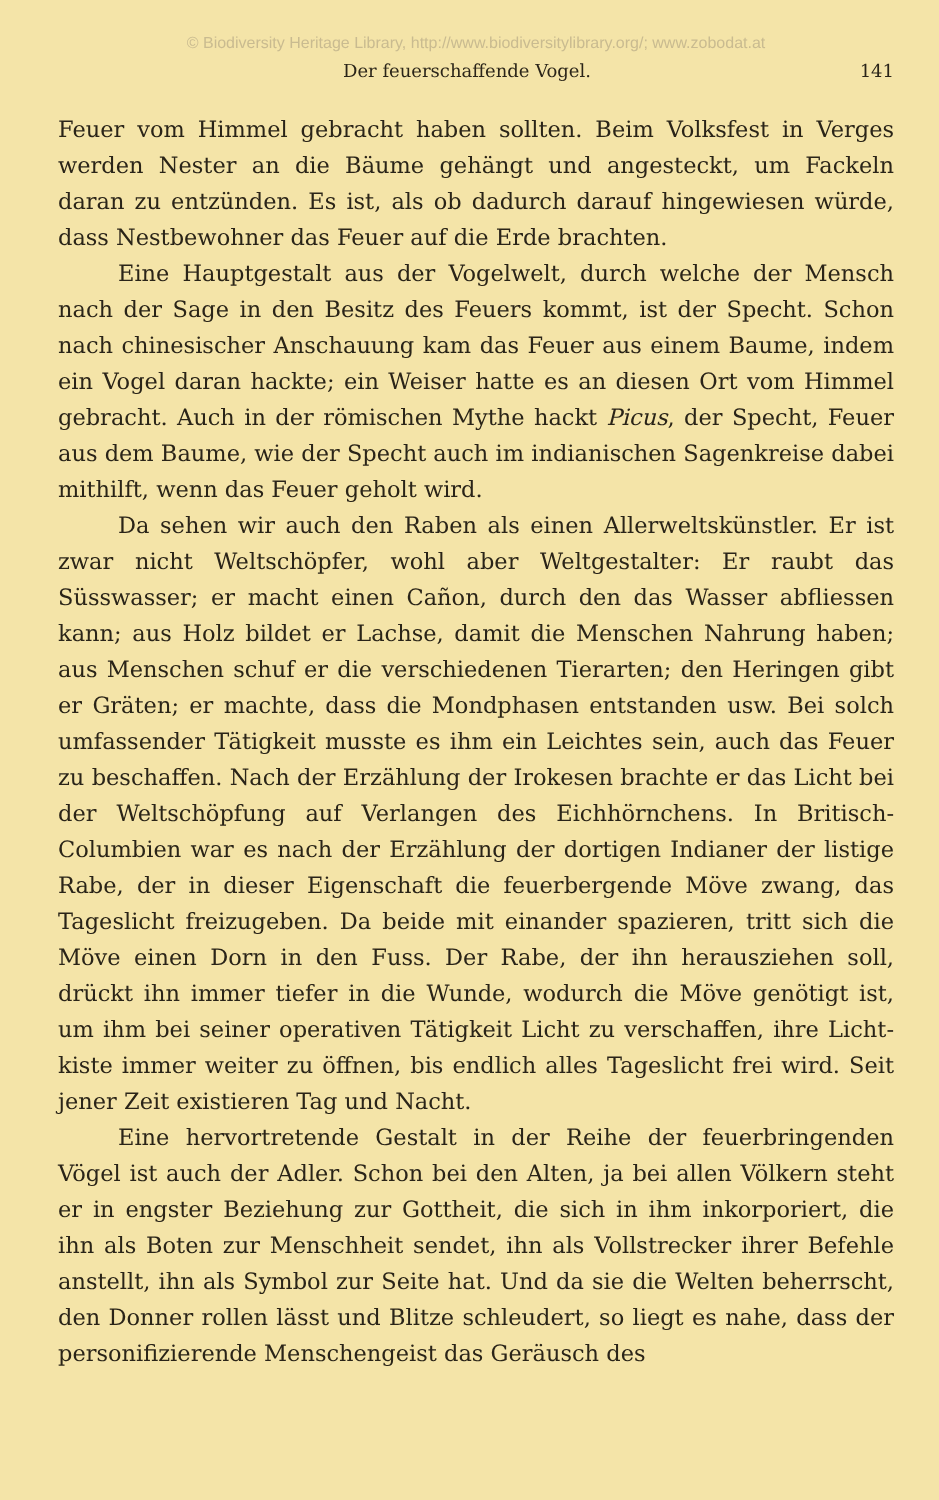© Biodiversity Heritage Library, http://www.biodiversitylibrary.org/; www.zobodat.at
Der feuerschaffende Vogel. 141
Feuer vom Himmel gebracht haben sollten. Beim Volksfest in Verges werden Nester an die Bäume gehängt und angesteckt, um Fackeln daran zu entzünden. Es ist, als ob dadurch darauf hingewiesen würde, dass Nestbewohner das Feuer auf die Erde brachten.
Eine Hauptgestalt aus der Vogelwelt, durch welche der Mensch nach der Sage in den Besitz des Feuers kommt, ist der Specht. Schon nach chinesischer Anschauung kam das Feuer aus einem Baume, indem ein Vogel daran hackte; ein Weiser hatte es an diesen Ort vom Himmel gebracht. Auch in der römischen Mythe hackt Picus, der Specht, Feuer aus dem Baume, wie der Specht auch im indianischen Sagenkreise dabei mithilft, wenn das Feuer geholt wird.
Da sehen wir auch den Raben als einen Allerweltskünstler. Er ist zwar nicht Weltschöpfer, wohl aber Weltgestalter: Er raubt das Süsswasser; er macht einen Cañon, durch den das Wasser abfliessen kann; aus Holz bildet er Lachse, damit die Menschen Nahrung haben; aus Menschen schuf er die verschiedenen Tierarten; den Heringen gibt er Gräten; er machte, dass die Mondphasen entstanden usw. Bei solch umfassender Tätigkeit musste es ihm ein Leichtes sein, auch das Feuer zu beschaffen. Nach der Erzählung der Irokesen brachte er das Licht bei der Weltschöpfung auf Verlangen des Eichhörnchens. In Britisch-Columbien war es nach der Erzählung der dortigen Indianer der listige Rabe, der in dieser Eigenschaft die feuerbergende Möve zwang, das Tageslicht freizugeben. Da beide mit einander spazieren, tritt sich die Möve einen Dorn in den Fuss. Der Rabe, der ihn herausziehen soll, drückt ihn immer tiefer in die Wunde, wodurch die Möve genötigt ist, um ihm bei seiner operativen Tätigkeit Licht zu verschaffen, ihre Licht-kiste immer weiter zu öffnen, bis endlich alles Tageslicht frei wird. Seit jener Zeit existieren Tag und Nacht.
Eine hervortretende Gestalt in der Reihe der feuerbringenden Vögel ist auch der Adler. Schon bei den Alten, ja bei allen Völkern steht er in engster Beziehung zur Gottheit, die sich in ihm inkorporiert, die ihn als Boten zur Menschheit sendet, ihn als Vollstrecker ihrer Befehle anstellt, ihn als Symbol zur Seite hat. Und da sie die Welten beherrscht, den Donner rollen lässt und Blitze schleudert, so liegt es nahe, dass der personifizierende Menschengeist das Geräusch des